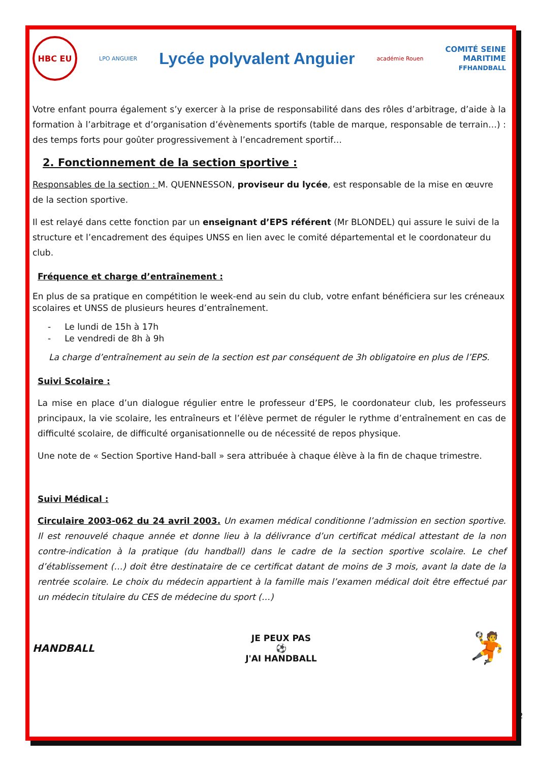HBC EU
LPO ANGUIER
Lycée polyvalent Anguier
académie Rouen
COMITÉ SEINE
MARITIME
FFHANDBALL
Votre enfant pourra également s’y exercer à la prise de responsabilité dans des rôles d’arbitrage, d’aide à la formation à l’arbitrage et d’organisation d’évènements sportifs (table de marque, responsable de terrain…) : des temps forts pour goûter progressivement à l’encadrement sportif…
2. Fonctionnement de la section sportive :
Responsables de la section : M. QUENNESSON, proviseur du lycée, est responsable de la mise en œuvre de la section sportive.
Il est relayé dans cette fonction par un enseignant d’EPS référent (Mr BLONDEL) qui assure le suivi de la structure et l’encadrement des équipes UNSS en lien avec le comité départemental et le coordonateur du club.
Fréquence et charge d’entraînement :
En plus de sa pratique en compétition le week-end au sein du club, votre enfant bénéficiera sur les créneaux scolaires et UNSS de plusieurs heures d’entraînement.
- Le lundi de 15h à 17h
- Le vendredi de 8h à 9h
La charge d’entraînement au sein de la section est par conséquent de 3h obligatoire en plus de l’EPS.
Suivi Scolaire :
La mise en place d’un dialogue régulier entre le professeur d’EPS, le coordonateur club, les professeurs principaux, la vie scolaire, les entraîneurs et l’élève permet de réguler le rythme d’entraînement en cas de difficulté scolaire, de difficulté organisationnelle ou de nécessité de repos physique.
Une note de « Section Sportive Hand-ball » sera attribuée à chaque élève à la fin de chaque trimestre.
Suivi Médical :
Circulaire 2003-062 du 24 avril 2003. Un examen médical conditionne l’admission en section sportive. Il est renouvelé chaque année et donne lieu à la délivrance d’un certificat médical attestant de la non contre-indication à la pratique (du handball) dans le cadre de la section sportive scolaire. Le chef d’établissement (…) doit être destinataire de ce certificat datant de moins de 3 mois, avant la date de la rentrée scolaire. Le choix du médecin appartient à la famille mais l’examen médical doit être effectué par un médecin titulaire du CES de médecine du sport (…)
HANDBALL
JE PEUX PAS
⚽
J'AI HANDBALL
🤾
2